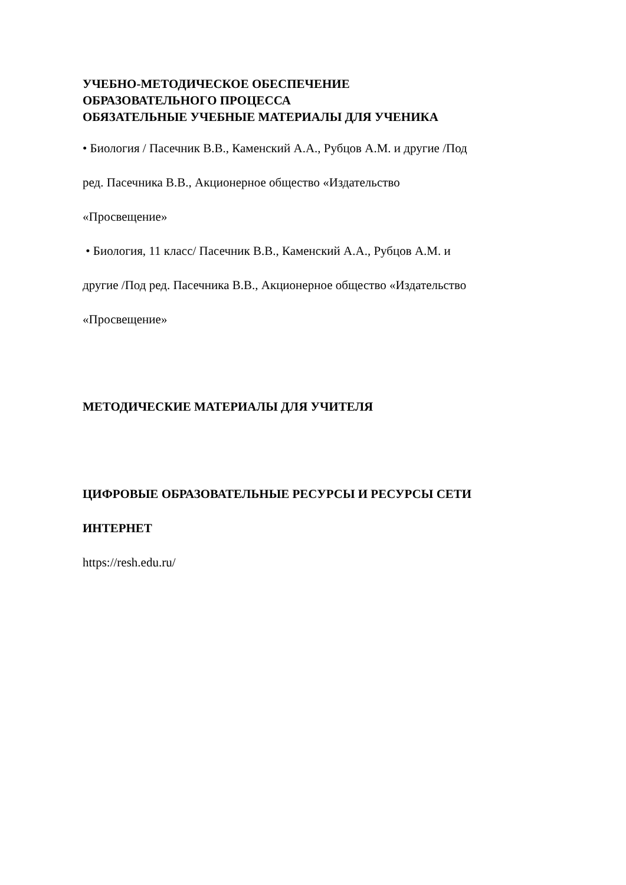УЧЕБНО-МЕТОДИЧЕСКОЕ ОБЕСПЕЧЕНИЕ
ОБРАЗОВАТЕЛЬНОГО ПРОЦЕССА
ОБЯЗАТЕЛЬНЫЕ УЧЕБНЫЕ МАТЕРИАЛЫ ДЛЯ УЧЕНИКА
• Биология / Пасечник В.В., Каменский А.А., Рубцов А.М. и другие /Под
ред. Пасечника В.В., Акционерное общество «Издательство
«Просвещение»
• Биология, 11 класс/ Пасечник В.В., Каменский А.А., Рубцов А.М. и
другие /Под ред. Пасечника В.В., Акционерное общество «Издательство
«Просвещение»
МЕТОДИЧЕСКИЕ МАТЕРИАЛЫ ДЛЯ УЧИТЕЛЯ
ЦИФРОВЫЕ ОБРАЗОВАТЕЛЬНЫЕ РЕСУРСЫ И РЕСУРСЫ СЕТИ
ИНТЕРНЕТ
https://resh.edu.ru/